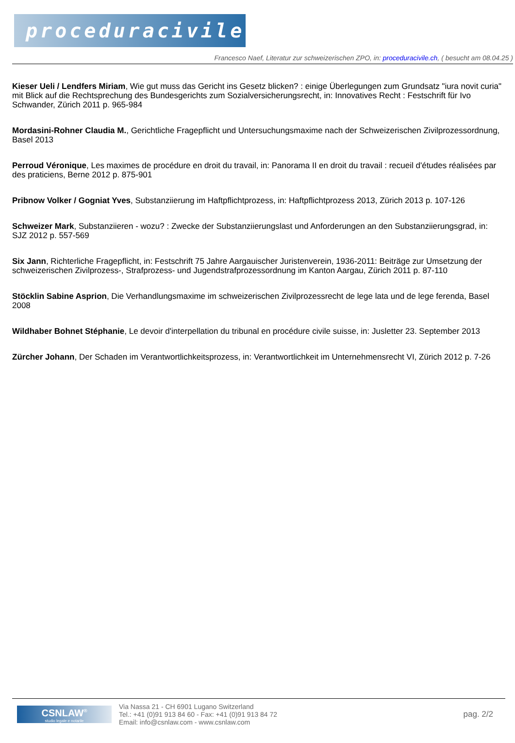proceduracivile.ch
Francesco Naef, Literatur zur schweizerischen ZPO, in: proceduracivile.ch, ( besucht am 08.04.25 )
Kieser Ueli / Lendfers Miriam, Wie gut muss das Gericht ins Gesetz blicken? : einige Überlegungen zum Grundsatz "iura novit curia" mit Blick auf die Rechtsprechung des Bundesgerichts zum Sozialversicherungsrecht, in: Innovatives Recht : Festschrift für Ivo Schwander, Zürich 2011 p. 965-984
Mordasini-Rohner Claudia M., Gerichtliche Fragepflicht und Untersuchungsmaxime nach der Schweizerischen Zivilprozessordnung, Basel 2013
Perroud Véronique, Les maximes de procédure en droit du travail, in: Panorama II en droit du travail : recueil d'études réalisées par des praticiens, Berne 2012 p. 875-901
Pribnow Volker / Gogniat Yves, Substanziierung im Haftpflichtprozess, in: Haftpflichtprozess 2013, Zürich 2013 p. 107-126
Schweizer Mark, Substanziieren - wozu? : Zwecke der Substanziierungslast und Anforderungen an den Substanziierungsgrad, in: SJZ 2012 p. 557-569
Six Jann, Richterliche Fragepflicht, in: Festschrift 75 Jahre Aargauischer Juristenverein, 1936-2011: Beiträge zur Umsetzung der schweizerischen Zivilprozess-, Strafprozess- und Jugendstrafprozessordnung im Kanton Aargau, Zürich 2011 p. 87-110
Stöcklin Sabine Asprion, Die Verhandlungsmaxime im schweizerischen Zivilprozessrecht de lege lata und de lege ferenda, Basel 2008
Wildhaber Bohnet Stéphanie, Le devoir d'interpellation du tribunal en procédure civile suisse, in: Jusletter 23. September 2013
Zürcher Johann, Der Schaden im Verantwortlichkeitsprozess, in: Verantwortlichkeit im Unternehmensrecht VI, Zürich 2012 p. 7-26
CSNLAW<sup>®</sup>
studio legale e notarile
Via Nassa 21 - CH 6901 Lugano Switzerland
Tel.: +41 (0)91 913 84 60 - Fax: +41 (0)91 913 84 72
Email: info@csnlaw.com - www.csnlaw.com
pag. 2/2